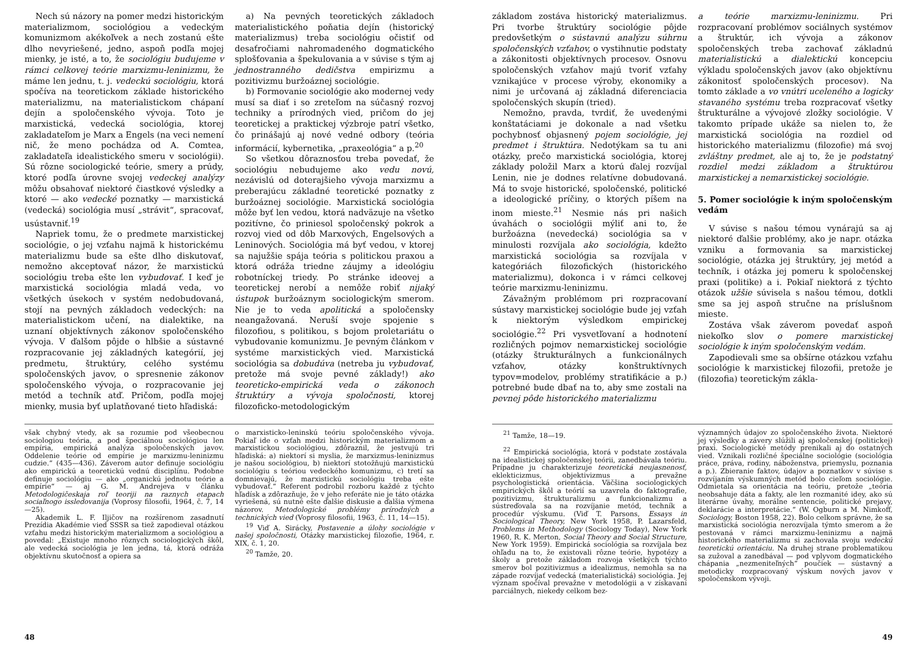Nech sú názory na pomer medzi historickým materializmom, sociológiou a vedeckým komunizmom akékoľvek a nech zostanú ešte dlho nevyriešené, jedno, aspoň podľa mojej mienky, je isté, a to, že sociológiu budujeme v rámci celkovej teórie marxizmu-leninizmu, že máme len jednu, t. j. vedeckú sociológiu, ktorá spočíva na teoretickom základe historického materializmu, na materialistickom chápaní dejín a spoločenského vývoja. Toto je marxistická, vedecká sociológia, ktorej zakladateľom je Marx a Engels (na veci nemení nič, že meno pochádza od A. Comtea, zakladateľa idealistického smeru v sociológii). Sú rôzne sociologické teórie, smery a prúdy, ktoré podľa úrovne svojej vedeckej analýzy môžu obsahovať niektoré čiastkové výsledky a ktoré — ako vedecké poznatky — marxistická (vedecká) sociológia musí „strávit“, spracovať, usústavniť.<sup>19</sup>
Napriek tomu, že o predmete marxistickej sociológie, o jej vzťahu najmä k historickému materializmu bude sa ešte dlho diskutovať, nemožno akceptovať názor, že marxistickú sociológiu treba ešte len vybudovať. I keď je marxistická sociológia mladá veda, vo všetkých úsekoch v systém nedobudovaná, stojí na pevných základoch vedeckých: na materialistickom učení, na dialektike, na uznaní objektívnych zákonov spoločenského vývoja. V ďalšom pôjde o hlbšie a sústavné rozpracovanie jej základných kategórií, jej predmetu, štruktúry, celého systému spoločenských javov, o spresnenie zákonov spoločenského vývoja, o rozpracovanie jej metód a techník atď. Pričom, podľa mojej mienky, musia byť uplatňované tieto hľadiská:
a) Na pevných teoretických základoch materialistického poňatia dejín (historický materializmus) treba sociológiu očistiť od desaťročiami nahromadeného dogmatického splošťovania a špekulovania a v súvise s tým aj jednostranného dedičstva empirizmu a pozitivizmu buržoáznej sociológie.
b) Formovanie sociológie ako modernej vedy musí sa diať i so zreteľom na súčasný rozvoj techniky a prírodných vied, pričom do jej teoretickej a praktickej výzbroje patrí všetko, čo prinášajú aj nové vedné odbory (teória informácií, kybernetika, „praxeológia“ a p.<sup>20</sup>
So všetkou dôraznosťou treba povedať, že sociológiu nebudujeme ako vedu novú, nezávislú od doterajšieho vývoja marxizmu a preberajúcu základné teoretické poznatky z buržoáznej sociológie. Marxistická sociológia môže byť len vedou, ktorá nadväzuje na všetko pozitívne, čo priniesol spoločenský pokrok a rozvoj vied od dôb Marxových, Engelsových a Leninových. Sociológia má byť vedou, v ktorej sa najužšie spája teória s politickou praxou a ktorá odráža triedne záujmy a ideológiu robotníckej triedy. Po stránke ideovej a teoretickej nerobí a nemôže robiť nijaký ústupok buržoáznym sociologickým smerom. Nie je to veda apolitická a spoločensky neangažovaná. Neruší svoje spojenie s filozofiou, s politikou, s bojom proletariátu o vybudovanie komunizmu. Je pevným článkom v systéme marxistických vied. Marxistická sociológia sa dobudúva (netreba ju vybudovať, pretože má svoje pevné základy!) ako teoreticko-empirická veda o zákonoch štruktúry a vývoja spoločnosti, ktorej filozoficko-metodologickým
však chybný vtedy, ak sa rozumie pod všeobecnou sociologiou teória, a pod špeciálnou sociológiou len empíria, empirická analýza spoločenských javov. Oddelenie teórie od empírie je marxizmu-leninizmu cudzie.“ (435—436). Záverom autor definuje sociológiu ako empirickú a teoretickú vednú disciplínu. Podobne definuje sociológiu — ako „organickú jednotu teórie a empírie“ — aj G. M. Andrejeva v článku Metodologičeskaja roľ teoriji na raznych etapach sociaľnogo issledovanija (Voprosy filosofii, 1964, č. 7, 14—25).
Akademik L. F. Iljičov na rozšírenom zasadnutí Prezídia Akadémie vied SSSR sa tiež zapodieval otázkou vzťahu medzi historickým materializmom a sociológiou a povedal: „Existuje mnoho rôznych sociologických škôl, ale vedecká sociológia je len jedna, tá, ktorá odráža objektívnu skutočnosť a opiera sa
o marxisticko-leninskú teóriu spoločenského vývoja. Pokiaľ ide o vzťah medzi historickým materializmom a marxistickou sociológiou, zdôraznil, že jestvujú tri hľadiská: a) niektorí si myslia, že marxizmus-leninizmus je našou sociológiou, b) niektorí stotožňujú marxistickú sociológiu s teóriou vedeckého komunizmu, c) tretí sa domnievajú, že marxistickú sociológiu treba ešte vybudovať.“ Referent podrobil rozboru každé z týchto hľadísk a zdôrazňuje, že v jeho referáte nie je táto otázka vyriešená, sú nutné ešte ďalšie diskusie a ďalšia výmena názorov. Metodologické problémy prírodných a technických vied (Voprosy filosofii, 1963, č. 11, 14—15).
<sup>19</sup> Viď A. Sirácky, Postavenie a úlohy sociológie v našej spoločnosti, Otázky marxistickej filozofie, 1964, r. XIX, č. 1, 20.
<sup>20</sup> Tamže, 20.
48
základom zostáva historický materializmus. Pri tvorbe štruktúry sociológie pôjde predovšetkým o sústavnú analýzu súhrnu spoločenských vzťahov, o vystihnutie podstaty a zákonitosti objektívnych procesov. Osnovu spoločenských vzťahov majú tvoriť vzťahy vznikajúce v procese výroby, ekonomiky a nimi je určovaná aj základná diferenciacia spoločenských skupín (tried).
Nemožno, pravda, tvrdiť, že uvedenými konštatáciami je dokonale a nad všetku pochybnosť objasnený pojem sociológie, jej predmet i štruktúra. Nedotýkam sa tu ani otázky, prečo marxistická sociológia, ktorej základy položil Marx a ktorú ďalej rozvíjal Lenin, nie je dodnes relatívne dobudovaná. Má to svoje historické, spoločenské, politické a ideologické príčiny, o ktorých píšem na inom mieste.<sup>21</sup> Nesmie nás pri našich úvahách o sociológii mýliť ani to, že buržoázna (nevedecká) sociológia sa v minulosti rozvíjala ako sociológia, kdežto marxistická sociológia sa rozvíjala v kategóriách filozofických (historického materializmu), dokonca i v rámci celkovej teórie marxizmu-leninizmu.
Závažným problémom pri rozpracovaní sústavy marxistickej sociológie bude jej vzťah k niektorým výsledkom empirickej sociológie.<sup>22</sup> Pri vysvetľovaní a hodnotení rozličných pojmov nemarxistickej sociológie (otázky štrukturálnych a funkcionálnych vzťahov, otázky konštruktívnych typov=modelov, problémy stratifikácie a p.) potrebné bude dbať na to, aby sme zostali na pevnej pôde historického materializmu
a teórie marxizmu-leninizmu. Pri rozpracovaní problémov sociálnych systémov a štruktúr, ich vývoja a zákonov spoločenských treba zachovať základnú materialistickú a dialektickú koncepciu výkladu spoločenských javov (ako objektívnu zákonitosť spoločenských procesov). Na tomto základe a vo vnútri uceleného a logicky stavaného systému treba rozpracovať všetky štrukturálne a vývojové zložky sociológie. V takomto prípade ukáže sa nielen to, že marxistická sociológia na rozdiel od historického materializmu (filozofie) má svoj zvláštny predmet, ale aj to, že je podstatný rozdiel medzi základom a štruktúrou marxistickej a nemarxistickej sociológie.
5. Pomer sociológie k iným spoločenským vedám
V súvise s našou témou vynárajú sa aj niektoré ďalšie problémy, ako je napr. otázka vzniku a formovania sa marxistickej sociológie, otázka jej štruktúry, jej metód a techník, i otázka jej pomeru k spoločenskej praxi (politike) a i. Pokiaľ niektorá z týchto otázok užšie súvisela s našou témou, dotkli sme sa jej aspoň stručne na príslušnom mieste.
Zostáva však záverom povedať aspoň niekoľko slov o pomere marxistickej sociológie k iným spoločenským vedám.
Zapodievali sme sa obšírne otázkou vzťahu sociológie k marxistickej filozofii, pretože je (filozofia) teoretickým zákla-
<sup>21</sup> Tamže, 18—19.
<sup>22</sup> Empirická sociológia, ktorá v podstate zostávala na idealistickej spoločenskej teórii, zanedbávala teóriu. Prípadne ju charakterizuje teoretická neujasnenosť, eklekticizmus, objektivizmus a prevažne psychologistická orientácia. Väčšina sociologických empirických škôl a teórií sa uzavrela do faktografie, pozitivizmu, štrukturalizmu a funkcionalizmu a sústreďovala sa na rozvíjanie metód, techník a procedúr výskumu. (Viď T. Parsons, Essays in Sociological Theory, New York 1958, P. Lazarsfeld, Problems in Methodology (Sociology Today), New York 1960, R. K. Merton, Social Theory and Social Structure, New York 1959). Empirická sociológia sa rozvíjala bez ohľadu na to, že existovali rôzne teórie, hypotézy a školy a pretože základom rozvoja všetkých týchto smerov bol pozitivizmus a idealizmus, nemohla sa na západe rozvíjať vedecká (materialistická) sociológia. Jej význam spočíval prevažne v metodológii a v získavaní parciálnych, niekedy celkom bez-
významných údajov zo spoločenského života. Niektoré jej výsledky a závery slúžili aj spoločenskej (politickej) praxi. Sociologické metódy prenikali aj do ostatných vied. Vznikali rozličné špeciálne sociológie (sociológia práce, práva, rodiny, náboženstva, priemyslu, poznania a p.). Zbieranie faktov, údajov a poznatkov v súvise s rozvíjaním výskumných metód bolo cieľom sociológie. Odmietala sa orientácia na teóriu, pretože „teória neobsahuje dáta a fakty, ale len rozmanité idey, ako sú literárne úvahy, morálne sentencie, politické prejavy, deklarácie a interpretácie.“ (W. Ogburn a M. Nimkoff, Sociology, Boston 1958, 22). Bolo celkom správne, že sa marxistická sociológia nerozvíjala týmto smerom a že pestovaná v rámci marxizmu-leninizmu a najmä historického materializmu si zachovala svoju vedeckú teoretickú orientáciu. Na druhej strane problematikou sa zužoval a zanedbával — pod vplyvom dogmatického chápania „nezmeniteľných“ poučiek — sústavný a metodicky rozpracovaný výskum nových javov v spoločenskom vývoji.
49